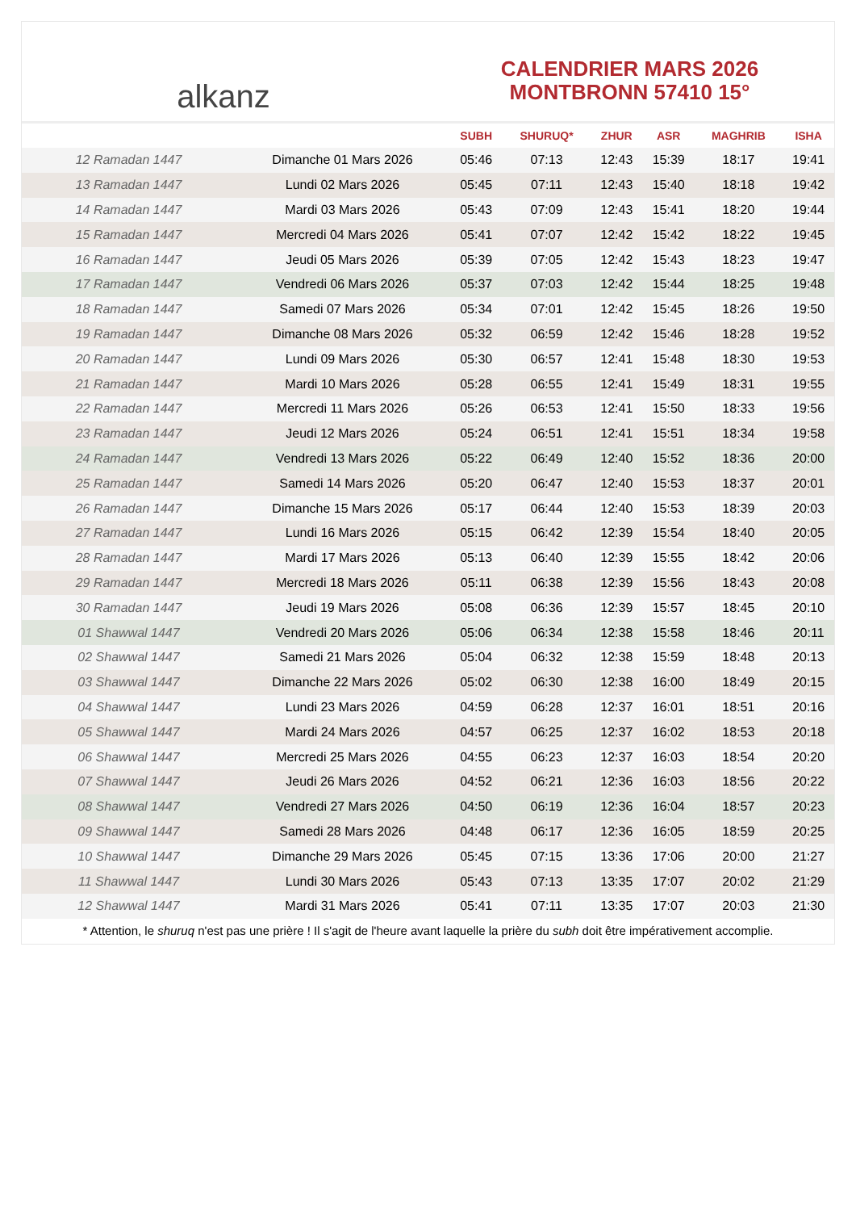alkanz
CALENDRIER MARS 2026
MONTBRONN 57410 15°
| | | SUBH | SHURUQ* | ZHUR | ASR | MAGHRIB | ISHA |
| --- | --- | --- | --- | --- | --- | --- | --- |
| 12 Ramadan 1447 | Dimanche 01 Mars 2026 | 05:46 | 07:13 | 12:43 | 15:39 | 18:17 | 19:41 |
| 13 Ramadan 1447 | Lundi 02 Mars 2026 | 05:45 | 07:11 | 12:43 | 15:40 | 18:18 | 19:42 |
| 14 Ramadan 1447 | Mardi 03 Mars 2026 | 05:43 | 07:09 | 12:43 | 15:41 | 18:20 | 19:44 |
| 15 Ramadan 1447 | Mercredi 04 Mars 2026 | 05:41 | 07:07 | 12:42 | 15:42 | 18:22 | 19:45 |
| 16 Ramadan 1447 | Jeudi 05 Mars 2026 | 05:39 | 07:05 | 12:42 | 15:43 | 18:23 | 19:47 |
| 17 Ramadan 1447 | Vendredi 06 Mars 2026 | 05:37 | 07:03 | 12:42 | 15:44 | 18:25 | 19:48 |
| 18 Ramadan 1447 | Samedi 07 Mars 2026 | 05:34 | 07:01 | 12:42 | 15:45 | 18:26 | 19:50 |
| 19 Ramadan 1447 | Dimanche 08 Mars 2026 | 05:32 | 06:59 | 12:42 | 15:46 | 18:28 | 19:52 |
| 20 Ramadan 1447 | Lundi 09 Mars 2026 | 05:30 | 06:57 | 12:41 | 15:48 | 18:30 | 19:53 |
| 21 Ramadan 1447 | Mardi 10 Mars 2026 | 05:28 | 06:55 | 12:41 | 15:49 | 18:31 | 19:55 |
| 22 Ramadan 1447 | Mercredi 11 Mars 2026 | 05:26 | 06:53 | 12:41 | 15:50 | 18:33 | 19:56 |
| 23 Ramadan 1447 | Jeudi 12 Mars 2026 | 05:24 | 06:51 | 12:41 | 15:51 | 18:34 | 19:58 |
| 24 Ramadan 1447 | Vendredi 13 Mars 2026 | 05:22 | 06:49 | 12:40 | 15:52 | 18:36 | 20:00 |
| 25 Ramadan 1447 | Samedi 14 Mars 2026 | 05:20 | 06:47 | 12:40 | 15:53 | 18:37 | 20:01 |
| 26 Ramadan 1447 | Dimanche 15 Mars 2026 | 05:17 | 06:44 | 12:40 | 15:53 | 18:39 | 20:03 |
| 27 Ramadan 1447 | Lundi 16 Mars 2026 | 05:15 | 06:42 | 12:39 | 15:54 | 18:40 | 20:05 |
| 28 Ramadan 1447 | Mardi 17 Mars 2026 | 05:13 | 06:40 | 12:39 | 15:55 | 18:42 | 20:06 |
| 29 Ramadan 1447 | Mercredi 18 Mars 2026 | 05:11 | 06:38 | 12:39 | 15:56 | 18:43 | 20:08 |
| 30 Ramadan 1447 | Jeudi 19 Mars 2026 | 05:08 | 06:36 | 12:39 | 15:57 | 18:45 | 20:10 |
| 01 Shawwal 1447 | Vendredi 20 Mars 2026 | 05:06 | 06:34 | 12:38 | 15:58 | 18:46 | 20:11 |
| 02 Shawwal 1447 | Samedi 21 Mars 2026 | 05:04 | 06:32 | 12:38 | 15:59 | 18:48 | 20:13 |
| 03 Shawwal 1447 | Dimanche 22 Mars 2026 | 05:02 | 06:30 | 12:38 | 16:00 | 18:49 | 20:15 |
| 04 Shawwal 1447 | Lundi 23 Mars 2026 | 04:59 | 06:28 | 12:37 | 16:01 | 18:51 | 20:16 |
| 05 Shawwal 1447 | Mardi 24 Mars 2026 | 04:57 | 06:25 | 12:37 | 16:02 | 18:53 | 20:18 |
| 06 Shawwal 1447 | Mercredi 25 Mars 2026 | 04:55 | 06:23 | 12:37 | 16:03 | 18:54 | 20:20 |
| 07 Shawwal 1447 | Jeudi 26 Mars 2026 | 04:52 | 06:21 | 12:36 | 16:03 | 18:56 | 20:22 |
| 08 Shawwal 1447 | Vendredi 27 Mars 2026 | 04:50 | 06:19 | 12:36 | 16:04 | 18:57 | 20:23 |
| 09 Shawwal 1447 | Samedi 28 Mars 2026 | 04:48 | 06:17 | 12:36 | 16:05 | 18:59 | 20:25 |
| 10 Shawwal 1447 | Dimanche 29 Mars 2026 | 05:45 | 07:15 | 13:36 | 17:06 | 20:00 | 21:27 |
| 11 Shawwal 1447 | Lundi 30 Mars 2026 | 05:43 | 07:13 | 13:35 | 17:07 | 20:02 | 21:29 |
| 12 Shawwal 1447 | Mardi 31 Mars 2026 | 05:41 | 07:11 | 13:35 | 17:07 | 20:03 | 21:30 |
* Attention, le shuruq n'est pas une prière ! Il s'agit de l'heure avant laquelle la prière du subh doit être impérativement accomplie.